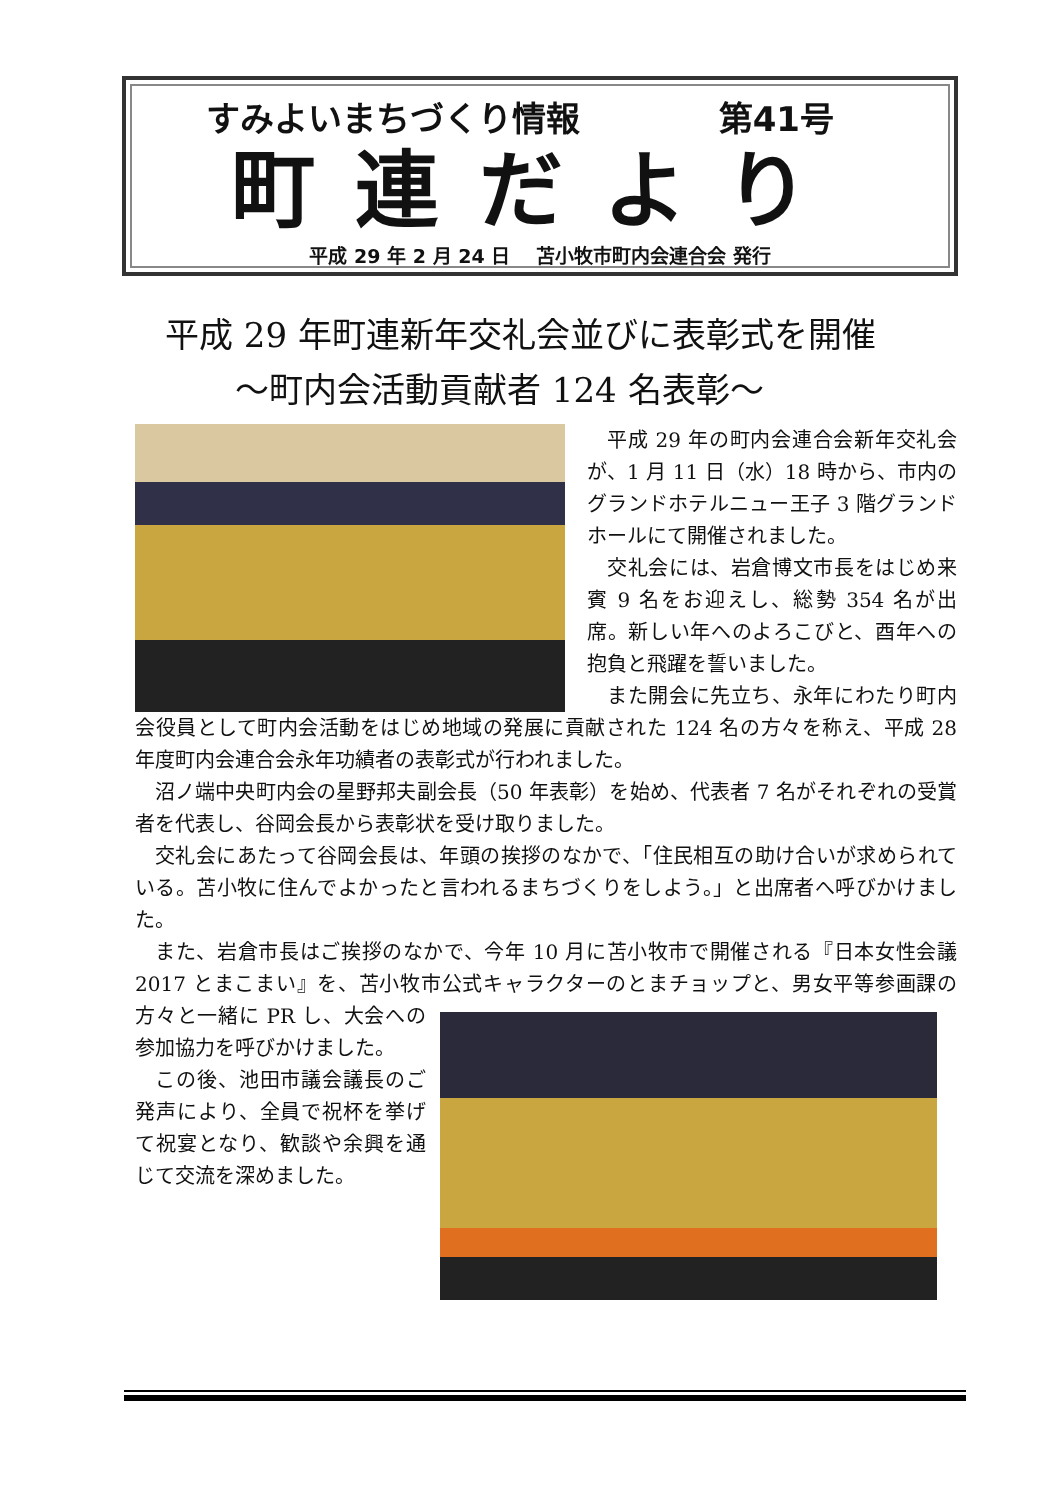すみよいまちづくり情報 第41号
町連だより
平成 29 年 2 月 24 日　 苫小牧市町内会連合会 発行
平成 29 年町連新年交礼会並びに表彰式を開催
～町内会活動貢献者 124 名表彰～
平成 29 年の町内会連合会新年交礼会が、1 月 11 日（水）18 時から、市内のグランドホテルニュー王子 3 階グランドホールにて開催されました。
交礼会には、岩倉博文市長をはじめ来賓 9 名をお迎えし、総勢 354 名が出席。新しい年へのよろこびと、酉年への抱負と飛躍を誓いました。
また開会に先立ち、永年にわたり町内会役員として町内会活動をはじめ地域の発展に貢献された 124 名の方々を称え、平成 28 年度町内会連合会永年功績者の表彰式が行われました。
沼ノ端中央町内会の星野邦夫副会長（50 年表彰）を始め、代表者 7 名がそれぞれの受賞者を代表し、谷岡会長から表彰状を受け取りました。
交礼会にあたって谷岡会長は、年頭の挨拶のなかで、「住民相互の助け合いが求められている。苫小牧に住んでよかったと言われるまちづくりをしよう。」と出席者へ呼びかけました。
また、岩倉市長はご挨拶のなかで、今年 10 月に苫小牧市で開催される『日本女性会議 2017 とまこまい』を、苫小牧市公式キャラクターのとまチョップと、男女平等参画課の方々と一緒に PR し、大会 への参加協力を呼びかけました。
この後、池田市議会議長のご発声により、全員で祝杯を挙げて祝宴となり、歓談や余興を通じて交流を深めました。